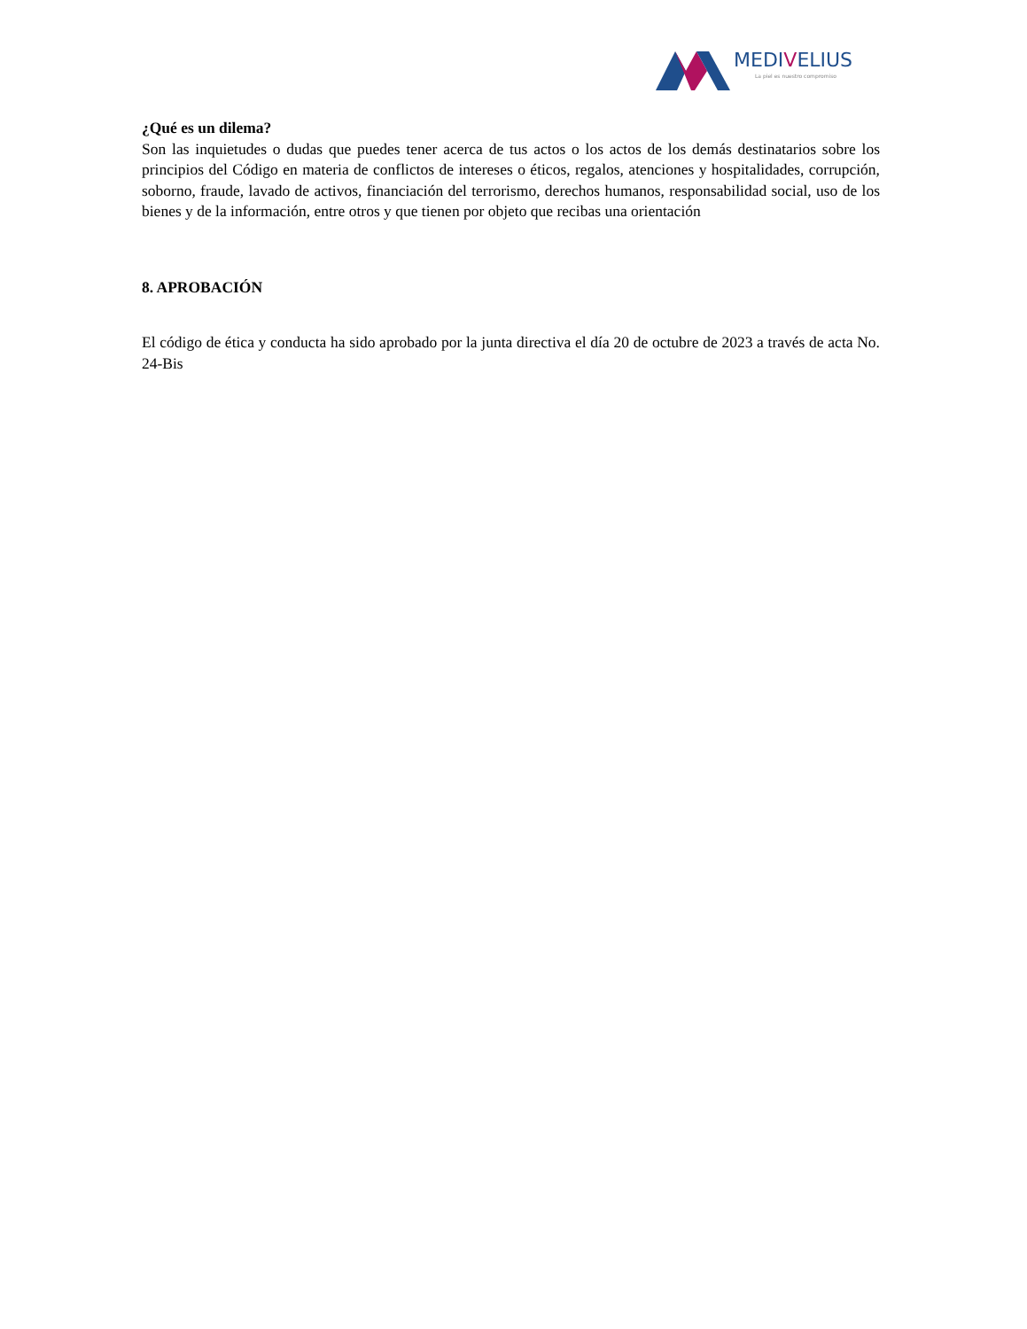MEDIVELIUS
La piel es nuestro compromiso
¿Qué es un dilema?
Son las inquietudes o dudas que puedes tener acerca de tus actos o los actos de los demás destinatarios sobre los principios del Código en materia de conflictos de intereses o éticos, regalos, atenciones y hospitalidades, corrupción, soborno, fraude, lavado de activos, financiación del terrorismo, derechos humanos, responsabilidad social, uso de los bienes y de la información, entre otros y que tienen por objeto que recibas una orientación
8. APROBACIÓN
El código de ética y conducta ha sido aprobado por la junta directiva el día 20 de octubre de 2023 a través de acta No. 24-Bis